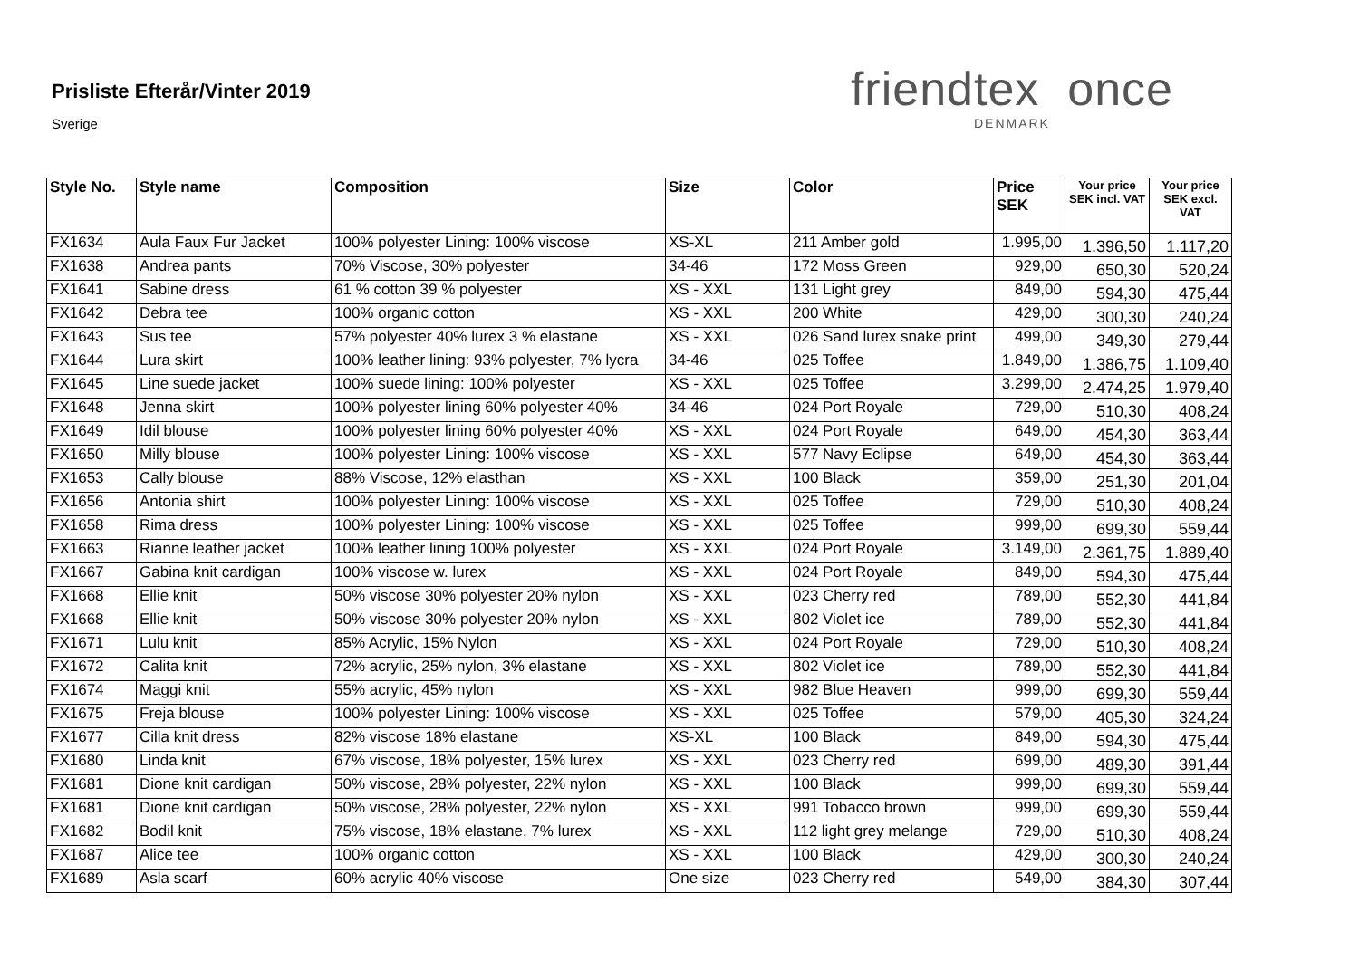Prisliste Efterår/Vinter 2019
Sverige
friendtex once
DENMARK
| Style No. | Style name | Composition | Size | Color | Price SEK | Your price SEK incl. VAT | Your price SEK excl. VAT |
| --- | --- | --- | --- | --- | --- | --- | --- |
| FX1634 | Aula Faux Fur Jacket | 100% polyester Lining: 100% viscose | XS-XL | 211 Amber gold | 1.995,00 | 1.396,50 | 1.117,20 |
| FX1638 | Andrea pants | 70% Viscose, 30% polyester | 34-46 | 172 Moss Green | 929,00 | 650,30 | 520,24 |
| FX1641 | Sabine dress | 61 % cotton 39 % polyester | XS - XXL | 131 Light grey | 849,00 | 594,30 | 475,44 |
| FX1642 | Debra tee | 100% organic cotton | XS - XXL | 200 White | 429,00 | 300,30 | 240,24 |
| FX1643 | Sus tee | 57% polyester 40% lurex 3 % elastane | XS - XXL | 026 Sand lurex snake print | 499,00 | 349,30 | 279,44 |
| FX1644 | Lura skirt | 100% leather lining: 93% polyester, 7% lycra | 34-46 | 025 Toffee | 1.849,00 | 1.386,75 | 1.109,40 |
| FX1645 | Line suede jacket | 100% suede lining: 100% polyester | XS - XXL | 025 Toffee | 3.299,00 | 2.474,25 | 1.979,40 |
| FX1648 | Jenna skirt | 100% polyester lining 60% polyester 40% | 34-46 | 024 Port Royale | 729,00 | 510,30 | 408,24 |
| FX1649 | Idil blouse | 100% polyester lining 60% polyester 40% | XS - XXL | 024 Port Royale | 649,00 | 454,30 | 363,44 |
| FX1650 | Milly blouse | 100% polyester Lining: 100% viscose | XS - XXL | 577 Navy Eclipse | 649,00 | 454,30 | 363,44 |
| FX1653 | Cally blouse | 88% Viscose, 12% elasthan | XS - XXL | 100 Black | 359,00 | 251,30 | 201,04 |
| FX1656 | Antonia shirt | 100% polyester Lining: 100% viscose | XS - XXL | 025 Toffee | 729,00 | 510,30 | 408,24 |
| FX1658 | Rima dress | 100% polyester Lining: 100% viscose | XS - XXL | 025 Toffee | 999,00 | 699,30 | 559,44 |
| FX1663 | Rianne leather jacket | 100% leather lining 100% polyester | XS - XXL | 024 Port Royale | 3.149,00 | 2.361,75 | 1.889,40 |
| FX1667 | Gabina knit cardigan | 100% viscose w. lurex | XS - XXL | 024 Port Royale | 849,00 | 594,30 | 475,44 |
| FX1668 | Ellie knit | 50% viscose 30% polyester 20% nylon | XS - XXL | 023 Cherry red | 789,00 | 552,30 | 441,84 |
| FX1668 | Ellie knit | 50% viscose 30% polyester 20% nylon | XS - XXL | 802 Violet ice | 789,00 | 552,30 | 441,84 |
| FX1671 | Lulu knit | 85% Acrylic, 15% Nylon | XS - XXL | 024 Port Royale | 729,00 | 510,30 | 408,24 |
| FX1672 | Calita knit | 72% acrylic, 25% nylon, 3% elastane | XS - XXL | 802 Violet ice | 789,00 | 552,30 | 441,84 |
| FX1674 | Maggi knit | 55% acrylic, 45% nylon | XS - XXL | 982 Blue Heaven | 999,00 | 699,30 | 559,44 |
| FX1675 | Freja blouse | 100% polyester Lining: 100% viscose | XS - XXL | 025 Toffee | 579,00 | 405,30 | 324,24 |
| FX1677 | Cilla knit dress | 82% viscose 18% elastane | XS-XL | 100 Black | 849,00 | 594,30 | 475,44 |
| FX1680 | Linda knit | 67% viscose, 18% polyester, 15% lurex | XS - XXL | 023 Cherry red | 699,00 | 489,30 | 391,44 |
| FX1681 | Dione knit cardigan | 50% viscose, 28% polyester, 22% nylon | XS - XXL | 100 Black | 999,00 | 699,30 | 559,44 |
| FX1681 | Dione knit cardigan | 50% viscose, 28% polyester, 22% nylon | XS - XXL | 991 Tobacco brown | 999,00 | 699,30 | 559,44 |
| FX1682 | Bodil knit | 75% viscose, 18% elastane, 7% lurex | XS - XXL | 112 light grey melange | 729,00 | 510,30 | 408,24 |
| FX1687 | Alice tee | 100% organic cotton | XS - XXL | 100 Black | 429,00 | 300,30 | 240,24 |
| FX1689 | Asla scarf | 60% acrylic 40% viscose | One size | 023 Cherry red | 549,00 | 384,30 | 307,44 |